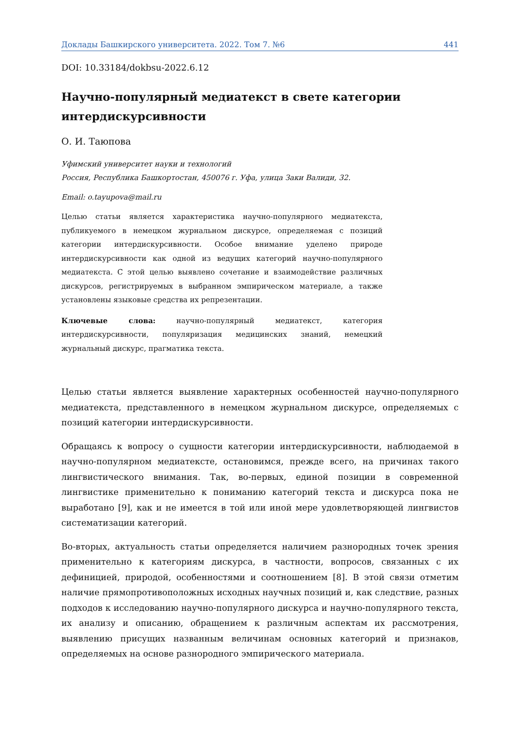Доклады Башкирского университета. 2022. Том 7. №6 441
DOI: 10.33184/dokbsu-2022.6.12
Научно-популярный медиатекст в свете категории интердискурсивности
О. И. Таюпова
Уфимский университет науки и технологий
Россия, Республика Башкортостан, 450076 г. Уфа, улица Заки Валиди, 32.
Email: o.tayupova@mail.ru
Целью статьи является характеристика научно-популярного медиатекста, публикуемого в немецком журнальном дискурсе, определяемая с позиций категории интердискурсивности. Особое внимание уделено природе интердискурсивности как одной из ведущих категорий научно-популярного медиатекста. С этой целью выявлено сочетание и взаимодействие различных дискурсов, регистрируемых в выбранном эмпирическом материале, а также установлены языковые средства их репрезентации.
Ключевые слова: научно-популярный медиатекст, категория интердискурсивности, популяризация медицинских знаний, немецкий журнальный дискурс, прагматика текста.
Целью статьи является выявление характерных особенностей научно-популярного медиатекста, представленного в немецком журнальном дискурсе, определяемых с позиций категории интердискурсивности.
Обращаясь к вопросу о сущности категории интердискурсивности, наблюдаемой в научно-популярном медиатексте, остановимся, прежде всего, на причинах такого лингвистического внимания. Так, во-первых, единой позиции в современной лингвистике применительно к пониманию категорий текста и дискурса пока не выработано [9], как и не имеется в той или иной мере удовлетворяющей лингвистов систематизации категорий.
Во-вторых, актуальность статьи определяется наличием разнородных точек зрения применительно к категориям дискурса, в частности, вопросов, связанных с их дефиницией, природой, особенностями и соотношением [8]. В этой связи отметим наличие прямопротивоположных исходных научных позиций и, как следствие, разных подходов к исследованию научно-популярного дискурса и научно-популярного текста, их анализу и описанию, обращением к различным аспектам их рассмотрения, выявлению присущих названным величинам основных категорий и признаков, определяемых на основе разнородного эмпирического материала.